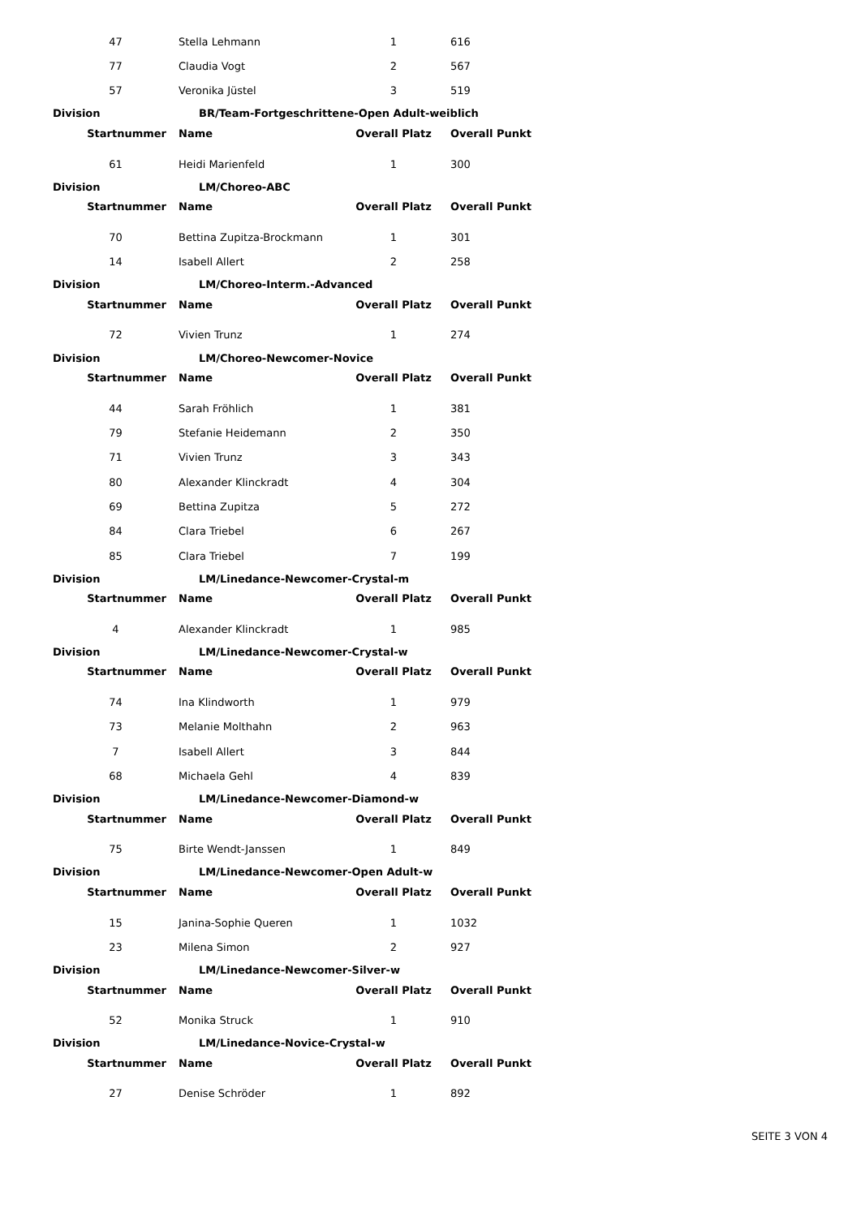| 47 | Stella Lehmann | 1 | 616 |
| 77 | Claudia Vogt | 2 | 567 |
| 57 | Veronika Jüstel | 3 | 519 |
| Division | BR/Team-Fortgeschrittene-Open Adult-weiblich | | |
| Startnummer | Name | Overall Platz | Overall Punkt |
| 61 | Heidi Marienfeld | 1 | 300 |
| Division | LM/Choreo-ABC | | |
| Startnummer | Name | Overall Platz | Overall Punkt |
| 70 | Bettina Zupitza-Brockmann | 1 | 301 |
| 14 | Isabell Allert | 2 | 258 |
| Division | LM/Choreo-Interm.-Advanced | | |
| Startnummer | Name | Overall Platz | Overall Punkt |
| 72 | Vivien Trunz | 1 | 274 |
| Division | LM/Choreo-Newcomer-Novice | | |
| Startnummer | Name | Overall Platz | Overall Punkt |
| 44 | Sarah Fröhlich | 1 | 381 |
| 79 | Stefanie Heidemann | 2 | 350 |
| 71 | Vivien Trunz | 3 | 343 |
| 80 | Alexander Klinckradt | 4 | 304 |
| 69 | Bettina Zupitza | 5 | 272 |
| 84 | Clara Triebel | 6 | 267 |
| 85 | Clara Triebel | 7 | 199 |
| Division | LM/Linedance-Newcomer-Crystal-m | | |
| Startnummer | Name | Overall Platz | Overall Punkt |
| 4 | Alexander Klinckradt | 1 | 985 |
| Division | LM/Linedance-Newcomer-Crystal-w | | |
| Startnummer | Name | Overall Platz | Overall Punkt |
| 74 | Ina Klindworth | 1 | 979 |
| 73 | Melanie Molthahn | 2 | 963 |
| 7 | Isabell Allert | 3 | 844 |
| 68 | Michaela Gehl | 4 | 839 |
| Division | LM/Linedance-Newcomer-Diamond-w | | |
| Startnummer | Name | Overall Platz | Overall Punkt |
| 75 | Birte Wendt-Janssen | 1 | 849 |
| Division | LM/Linedance-Newcomer-Open Adult-w | | |
| Startnummer | Name | Overall Platz | Overall Punkt |
| 15 | Janina-Sophie Queren | 1 | 1032 |
| 23 | Milena Simon | 2 | 927 |
| Division | LM/Linedance-Newcomer-Silver-w | | |
| Startnummer | Name | Overall Platz | Overall Punkt |
| 52 | Monika Struck | 1 | 910 |
| Division | LM/Linedance-Novice-Crystal-w | | |
| Startnummer | Name | Overall Platz | Overall Punkt |
| 27 | Denise Schröder | 1 | 892 |
SEITE 3 VON 4